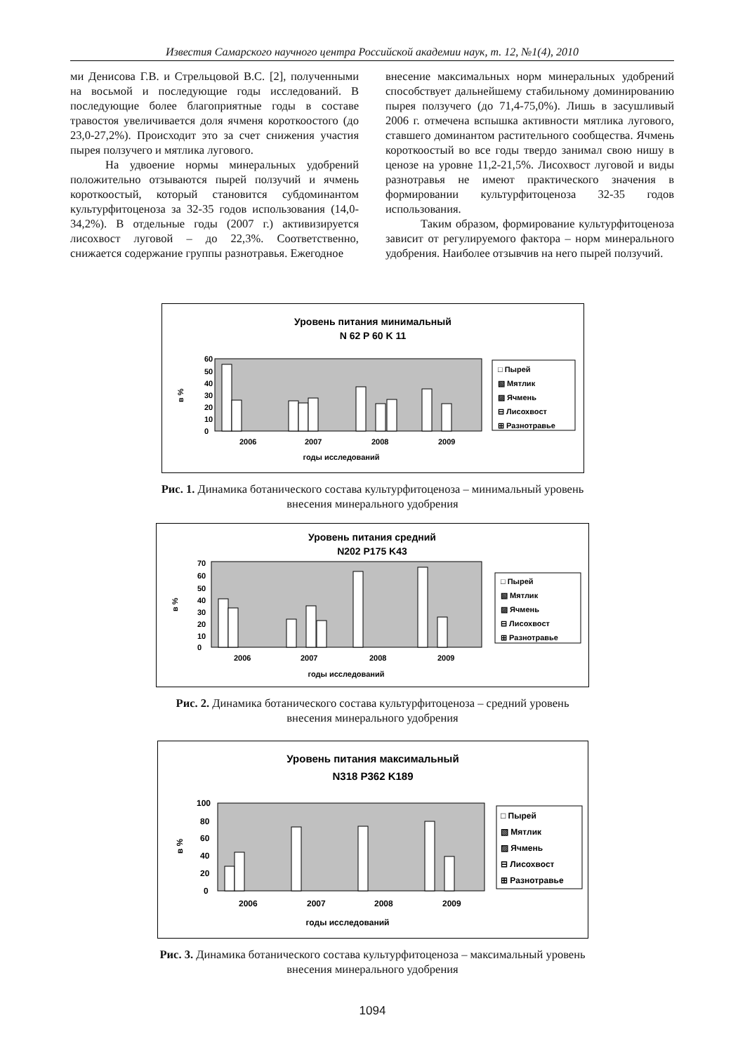Известия Самарского научного центра Российской академии наук, т. 12, №1(4), 2010
ми Денисова Г.В. и Стрельцовой В.С. [2], полученными на восьмой и последующие годы исследований. В последующие более благоприятные годы в составе травостоя увеличивается доля ячменя короткоостого (до 23,0-27,2%). Происходит это за счет снижения участия пырея ползучего и мятлика лугового.
На удвоение нормы минеральных удобрений положительно отзываются пырей ползучий и ячмень короткоостый, который становится субдоминантом культурфитоценоза за 32-35 годов использования (14,0-34,2%). В отдельные годы (2007 г.) активизируется лисохвост луговой – до 22,3%. Соответственно, снижается содержание группы разнотравья. Ежегодное
внесение максимальных норм минеральных удобрений способствует дальнейшему стабильному доминированию пырея ползучего (до 71,4-75,0%). Лишь в засушливый 2006 г. отмечена вспышка активности мятлика лугового, ставшего доминантом растительного сообщества. Ячмень короткоостый во все годы твердо занимал свою нишу в ценозе на уровне 11,2-21,5%. Лисохвост луговой и виды разнотравья не имеют практического значения в формировании культурфитоценоза 32-35 годов использования.
Таким образом, формирование культурфитоценоза зависит от регулируемого фактора – норм минерального удобрения. Наиболее отзывчив на него пырей ползучий.
Уровень питания минимальный
N 62 P 60 K 11
60
50
40
30
20
10
0
в %
2006
2007
2008
2009
годы исследований
□ Пырей
▧ Мятлик
▨ Ячмень
⊟ Лисохвост
⊞ Разнотравье
Рис. 1. Динамика ботанического состава культурфитоценоза – минимальный уровень
внесения минерального удобрения
Уровень питания средний
N202 P175 K43
70
60
50
40
30
20
10
0
в %
2006
2007
2008
2009
годы исследований
□ Пырей
▧ Мятлик
▨ Ячмень
⊟ Лисохвост
⊞ Разнотравье
Рис. 2. Динамика ботанического состава культурфитоценоза – средний уровень
внесения минерального удобрения
Уровень питания максимальный
N318 P362 K189
100
80
60
40
20
0
в %
2006
2007
2008
2009
годы исследований
□ Пырей
▧ Мятлик
▨ Ячмень
⊟ Лисохвост
⊞ Разнотравье
Рис. 3. Динамика ботанического состава культурфитоценоза – максимальный уровень
внесения минерального удобрения
1094